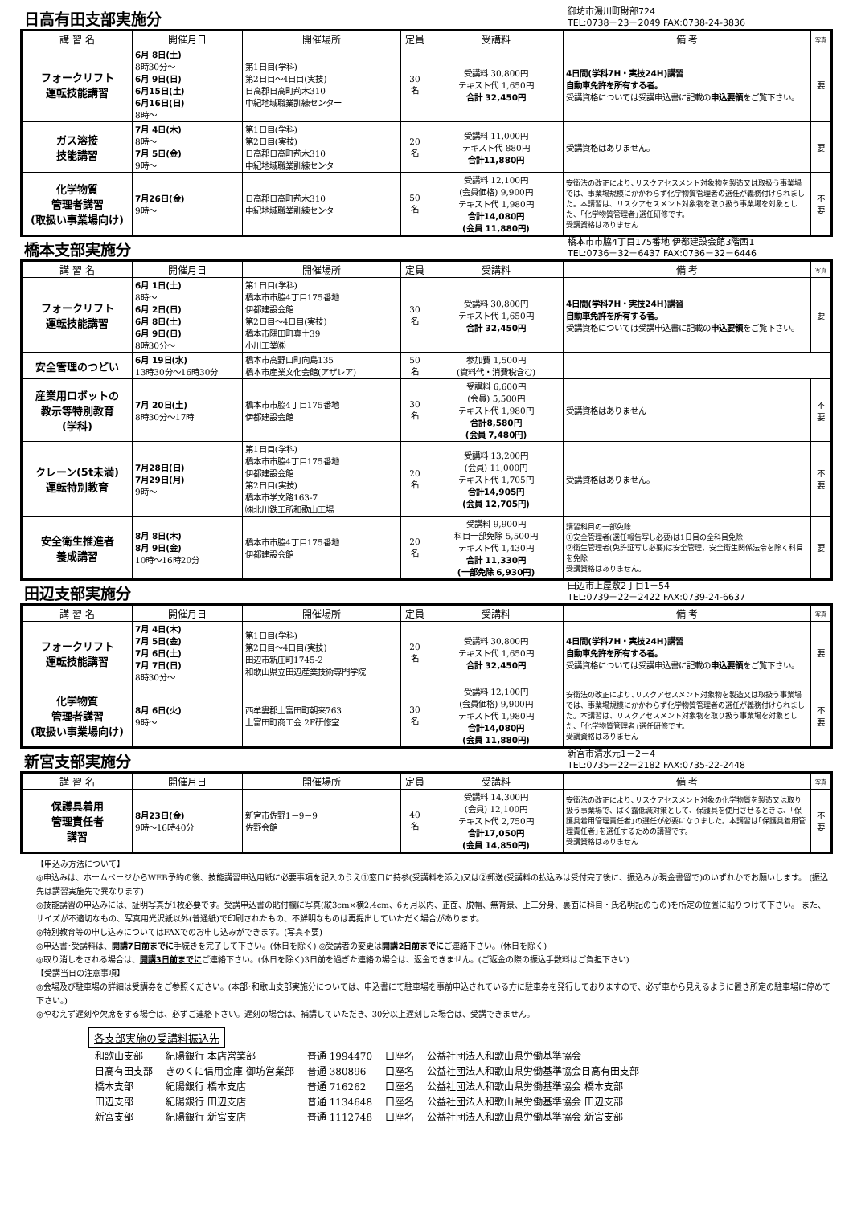日高有田支部実施分
御坊市湯川町財部724
TEL:0738－23－2049 FAX:0738-24-3836
| 講 習 名 | 開催月日 | 開催場所 | 定員 | 受講料 | 備 考 | 写真 |
| --- | --- | --- | --- | --- | --- | --- |
| フォークリフト 運転技能講習 | 6月 8日(土) 8時30分～ 6月 9日(日) 6月15日(土) 6月16日(日) 8時～ | 第1日目(学科) 第2日目～4日目(実技) 日高郡日高町荊木310 中紀地域職業訓練センター | 30 名 | 受講料 30,800円 テキスト代 1,650円 合計 32,450円 | 4日間(学科7H・実技24H)講習 自動車免許を所有する者。 受講資格については受講申込書に記載の 申込要領 をご覧下さい。 | 要 |
| ガス溶接 技能講習 | 7月 4日(木) 8時～ 7月 5日(金) 9時～ | 第1日目(学科) 第2日目(実技) 日高郡日高町荊木310 中紀地域職業訓練センター | 20 名 | 受講料 11,000円 テキスト代 880円 合計11,880円 | 受講資格はありません。 | 要 |
| 化学物質 管理者講習 (取扱い事業場向け) | 7月26日(金) 9時～ | 日高郡日高町荊木310 中紀地域職業訓練センター | 50 名 | 受講料 12,100円 (会員価格) 9,900円 テキスト代 1,980円 合計14,080円 (会員 11,880円) | 安衛法の改正により､リスクアセスメント対象物を製造又は取扱う事業場では、事業場規模にかかわらず化学物質管理者の選任が義務付けられました。本講習は、リスクアセスメント対象物を取り扱う事業場を対象とした、｢化学物質管理者｣選任研修です。 受講資格はありません | 不要 |
橋本支部実施分
橋本市市脇4丁目175番地 伊都建設会館3階西1
TEL:0736－32－6437 FAX:0736－32－6446
| 講 習 名 | 開催月日 | 開催場所 | 定員 | 受講料 | 備 考 | 写真 |
| --- | --- | --- | --- | --- | --- | --- |
| フォークリフト 運転技能講習 | 6月 1日(土) 8時～ 6月 2日(日) 6月 8日(土) 6月 9日(日) 8時30分～ | 第1日目(学科) 橋本市市脇4丁目175番地 伊都建設会館 第2日目～4日目(実技) 橋本市隅田町真土39 小川工業㈱ | 30 名 | 受講料 30,800円 テキスト代 1,650円 合計 32,450円 | 4日間(学科7H・実技24H)講習 自動車免許を所有する者。 受講資格については受講申込書に記載の 申込要領 をご覧下さい。 | 要 |
| 安全管理のつどい | 6月 19日(水) 13時30分～16時30分 | 橋本市高野口町向島135 橋本市産業文化会館(アザレア) | 50 名 | 参加費 1,500円 (資料代・消費税含む) | | |
| 産業用ロボットの 教示等特別教育 (学科) | 7月 20日(土) 8時30分～17時 | 橋本市市脇4丁目175番地 伊都建設会館 | 30 名 | 受講料 6,600円 (会員) 5,500円 テキスト代 1,980円 合計8,580円 (会員 7,480円) | 受講資格はありません | 不要 |
| クレーン(5t未満) 運転特別教育 | 7月28日(日) 7月29日(月) 9時～ | 第1日目(学科) 橋本市市脇4丁目175番地 伊都建設会館 第2日目(実技) 橋本市学文路163-7 ㈱北川鉄工所和歌山工場 | 20 名 | 受講料 13,200円 (会員) 11,000円 テキスト代 1,705円 合計14,905円 (会員 12,705円) | 受講資格はありません。 | 不要 |
| 安全衛生推進者 養成講習 | 8月 8日(木) 8月 9日(金) 10時～16時20分 | 橋本市市脇4丁目175番地 伊都建設会館 | 20 名 | 受講料 9,900円 科目一部免除 5,500円 テキスト代 1,430円 合計 11,330円 (一部免除 6,930円) | 講習科目の一部免除 ①安全管理者(選任報告写し必要)は1日目の全科目免除 ②衛生管理者(免許証写し必要)は安全管理、安全衛生関係法令を除く科目を免除 受講資格はありません。 | 要 |
田辺支部実施分
田辺市上屋敷2丁目1－54
TEL:0739－22－2422 FAX:0739-24-6637
| 講 習 名 | 開催月日 | 開催場所 | 定員 | 受講料 | 備 考 | 写真 |
| --- | --- | --- | --- | --- | --- | --- |
| フォークリフト 運転技能講習 | 7月 4日(木) 7月 5日(金) 7月 6日(土) 7月 7日(日) 8時30分～ | 第1日目(学科) 第2日目～4日目(実技) 田辺市新庄町1745-2 和歌山県立田辺産業技術専門学院 | 20 名 | 受講料 30,800円 テキスト代 1,650円 合計 32,450円 | 4日間(学科7H・実技24H)講習 自動車免許を所有する者。 受講資格については受講申込書に記載の 申込要領 をご覧下さい。 | 要 |
| 化学物質 管理者講習 (取扱い事業場向け) | 8月 6日(火) 9時～ | 西牟婁郡上富田町朝来763 上富田町商工会 2F研修室 | 30 名 | 受講料 12,100円 (会員価格) 9,900円 テキスト代 1,980円 合計14,080円 (会員 11,880円) | 安衛法の改正により､リスクアセスメント対象物を製造又は取扱う事業場では、事業場規模にかかわらず化学物質管理者の選任が義務付けられました。本講習は、リスクアセスメント対象物を取り扱う事業場を対象とした、｢化学物質管理者｣選任研修です。 受講資格はありません | 不要 |
新宮支部実施分
新宮市清水元1－2－4
TEL:0735－22－2182 FAX:0735-22-2448
| 講 習 名 | 開催月日 | 開催場所 | 定員 | 受講料 | 備 考 | 写真 |
| --- | --- | --- | --- | --- | --- | --- |
| 保護具着用 管理責任者 講習 | 8月23日(金) 9時～16時40分 | 新宮市佐野1－9－9 佐野会館 | 40 名 | 受講料 14,300円 (会員) 12,100円 テキスト代 2,750円 合計17,050円 (会員 14,850円) | 安衛法の改正により､リスクアセスメント対象の化学物質を製造又は取り扱う事業場で、ばく露低減対策として、保護具を使用させるときは、｢保護具着用管理責任者｣の選任が必要になりました。本講習は｢保護具着用管理責任者｣を選任するための講習です。 受講資格はありません | 不要 |
【申込み方法について】
◎申込みは、ホームページからWEB予約の後、技能講習申込用紙に必要事項を記入のうえ①窓口に持参(受講料を添え)又は②郵送(受講料の払込みは受付完了後に、振込みか現金書留で)のいずれかでお願いします。 (振込先は講習実施先で異なります)
◎技能講習の申込みには、証明写真が1枚必要です。受講申込書の貼付欄に写真(縦3cm×横2.4cm、6ヵ月以内、正面、脱帽、無背景、上三分身、裏面に科目・氏名明記のもの)を所定の位置に貼りつけて下さい。 また、サイズが不適切なもの、写真用光沢紙以外(普通紙)で印刷されたもの、不鮮明なものは再提出していただく場合があります。
◎特別教育等の申し込みについてはFAXでのお申し込みができます。(写真不要)
◎申込書･受講料は、開講7日前までに手続きを完了して下さい。(休日を除く) ◎受講者の変更は開講2日前までにご連絡下さい。(休日を除く)
◎取り消しをされる場合は、開講3日前までにご連絡下さい。(休日を除く)3日前を過ぎた連絡の場合は、返金できません。(ご返金の際の振込手数料はご負担下さい)
【受講当日の注意事項】
◎会場及び駐車場の詳細は受講券をご参照ください。(本部･和歌山支部実施分については、申込書にて駐車場を事前申込されている方に駐車券を発行しておりますので、必ず車から見えるように置き所定の駐車場に停めて下さい。)
◎やむえず遅刻や欠席をする場合は、必ずご連絡下さい。遅刻の場合は、補講していただき、30分以上遅刻した場合は、受講できません。
各支部実施の受講料振込先
| 和歌山支部 | 紀陽銀行 本店営業部 | 普通 1994470 | 口座名 | 公益社団法人和歌山県労働基準協会 |
| 日高有田支部 | きのくに信用金庫 御坊営業部 | 普通 380896 | 口座名 | 公益社団法人和歌山県労働基準協会日高有田支部 |
| 橋本支部 | 紀陽銀行 橋本支店 | 普通 716262 | 口座名 | 公益社団法人和歌山県労働基準協会 橋本支部 |
| 田辺支部 | 紀陽銀行 田辺支店 | 普通 1134648 | 口座名 | 公益社団法人和歌山県労働基準協会 田辺支部 |
| 新宮支部 | 紀陽銀行 新宮支店 | 普通 1112748 | 口座名 | 公益社団法人和歌山県労働基準協会 新宮支部 |